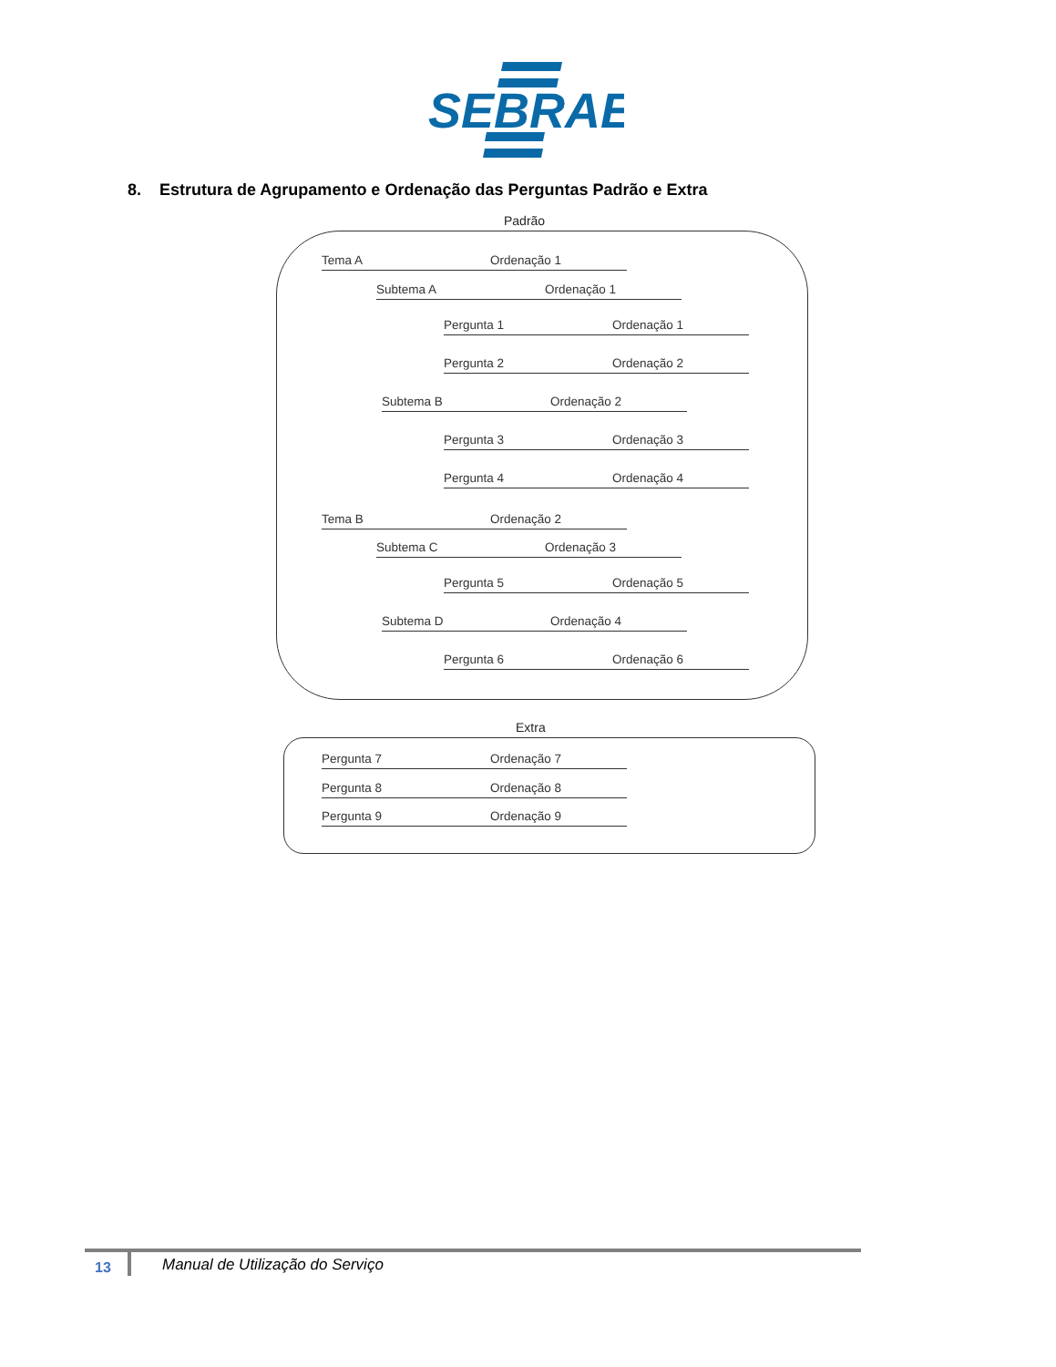SEBRAE
8. Estrutura de Agrupamento e Ordenação das Perguntas Padrão e Extra
Padrão
Tema A Ordenação 1
Subtema A Ordenação 1
Pergunta 1 Ordenação 1
Pergunta 2 Ordenação 2
Subtema B Ordenação 2
Pergunta 3 Ordenação 3
Pergunta 4 Ordenação 4
Tema B Ordenação 2
Subtema C Ordenação 3
Pergunta 5 Ordenação 5
Subtema D Ordenação 4
Pergunta 6 Ordenação 6
Extra
Pergunta 7 Ordenação 7
Pergunta 8 Ordenação 8
Pergunta 9 Ordenação 9
13
Manual de Utilização do Serviço